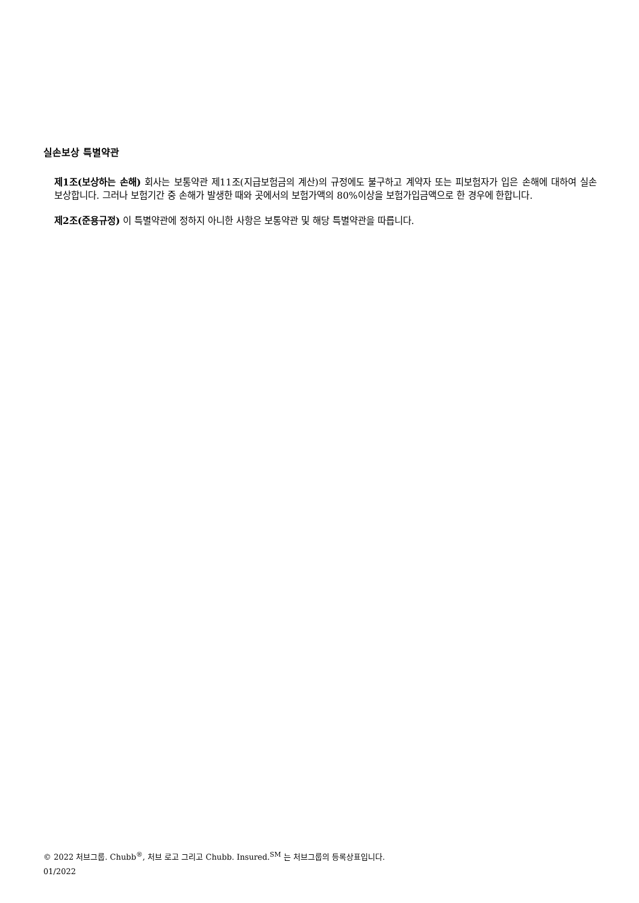실손보상 특별약관
제1조(보상하는 손해) 회사는 보통약관 제11조(지급보험금의 계산)의 규정에도 불구하고 계약자 또는 피보험자가 입은 손해에 대하여 실손 보상합니다. 그러나 보험기간 중 손해가 발생한 때와 곳에서의 보험가액의 80%이상을 보험가입금액으로 한 경우에 한합니다.
제2조(준용규정) 이 특별약관에 정하지 아니한 사항은 보통약관 및 해당 특별약관을 따릅니다.
© 2022 처브그룹. Chubb<sup>®</sup>, 처브 로고 그리고 Chubb. Insured.<sup>SM</sup> 는 처브그룹의 등록상표입니다.
01/2022